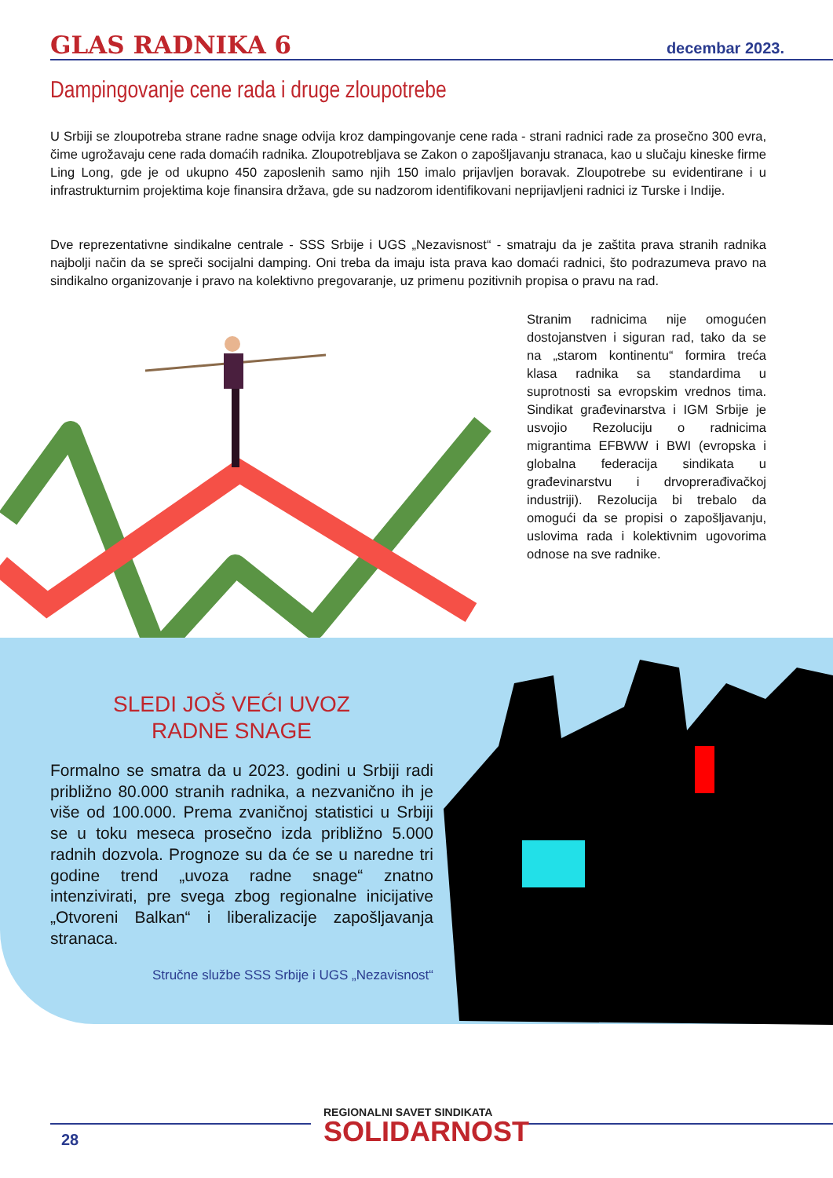GLAS RADNIKA 6 decembar 2023.
Dampingovanje cene rada i druge zloupotrebe
U Srbiji se zloupotreba strane radne snage odvija kroz dampingovanje cene rada - strani radnici rade za prosečno 300 evra, čime ugrožavaju cene rada domaćih radnika. Zloupotrebljava se Zakon o zapošljavanju stranaca, kao u slučaju kineske firme Ling Long, gde je od ukupno 450 zaposlenih samo njih 150 imalo prijavljen boravak. Zloupotrebe su evidentirane i u infrastrukturnim projektima koje finansira država, gde su nadzorom identifikovani neprijavljeni radnici iz Turske i Indije.
Dve reprezentativne sindikalne centrale - SSS Srbije i UGS „Nezavisnost“ - smatraju da je zaštita prava stranih radnika najbolji način da se spreči socijalni damping. Oni treba da imaju ista prava kao domaći radnici, što podrazumeva pravo na sindikalno organizovanje i pravo na kolektivno pregovaranje, uz primenu pozitivnih propisa o pravu na rad.
Stranim radnicima nije omogućen dostojanstven i siguran rad, tako da se na „starom kontinentu“ formira treća klasa radnika sa standardima u suprotnosti sa evropskim vrednos tima. Sindikat građevinarstva i IGM Srbije je usvojio Rezoluciju o radnicima migrantima EFBWW i BWI (evropska i globalna federacija sindikata u građevinarstvu i drvoprerađivačkoj industriji). Rezolucija bi trebalo da omogući da se propisi o zapošljavanju, uslovima rada i kolektivnim ugovorima odnose na sve radnike.
SLEDI JOŠ VEĆI UVOZ RADNE SNAGE
Formalno se smatra da u 2023. godini u Srbiji radi približno 80.000 stranih radnika, a nezvanično ih je više od 100.000. Prema zvaničnoj statistici u Srbiji se u toku meseca prosečno izda približno 5.000 radnih dozvola. Prognoze su da će se u naredne tri godine trend „uvoza radne snage“ znatno intenzivirati, pre svega zbog regionalne inicijative „Otvoreni Balkan“ i liberalizacije zapošljavanja stranaca.
Stručne službe SSS Srbije i UGS „Nezavisnost“
28
REGIONALNI SAVET SINDIKATA
SOLIDARNOST